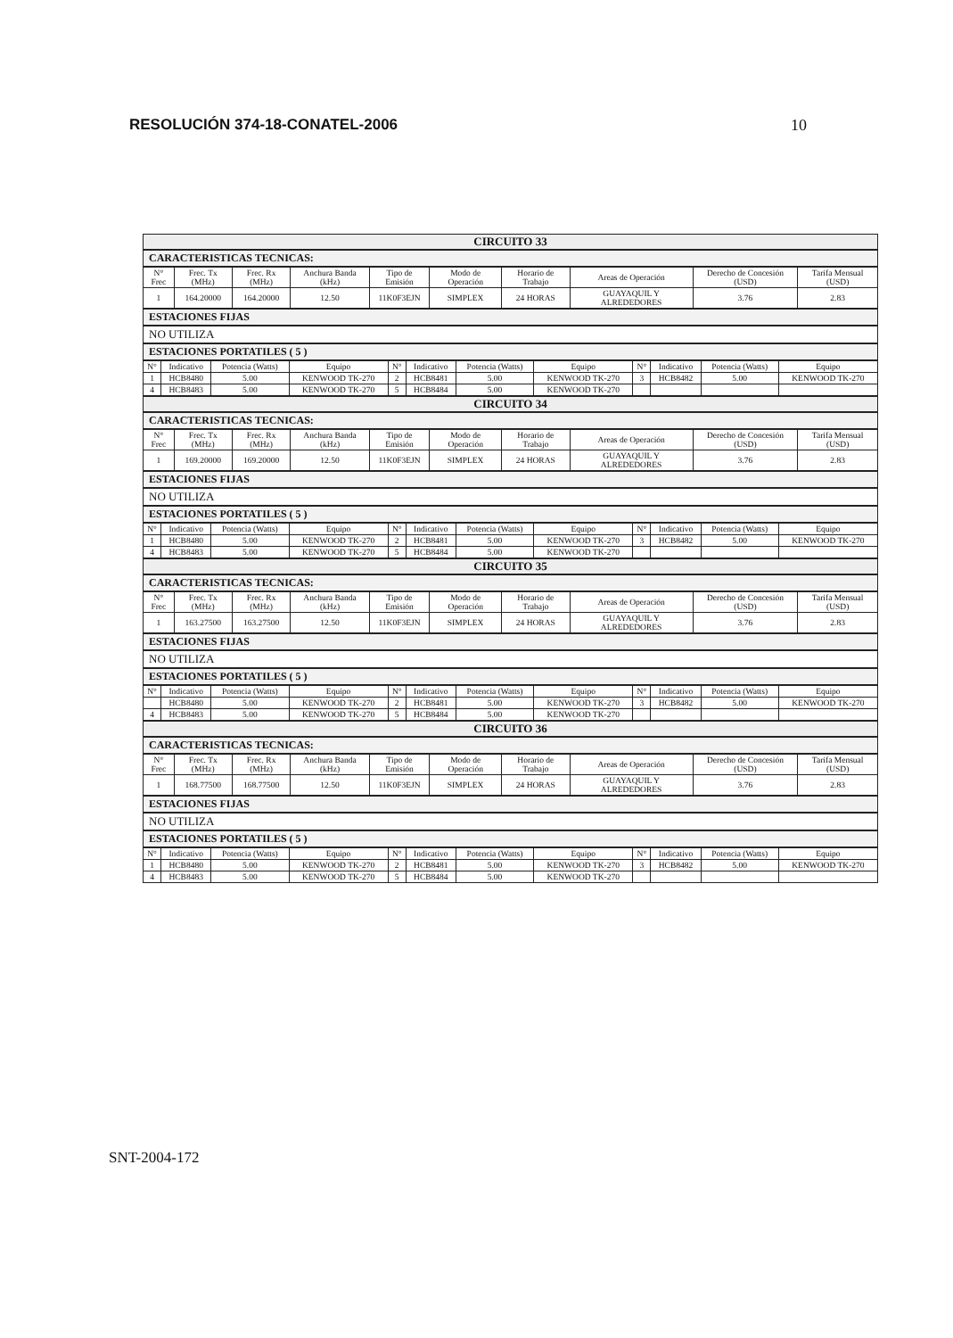RESOLUCIÓN 374-18-CONATEL-2006 10
CIRCUITO 33
CARACTERISTICAS TECNICAS:
| N° Frec | Frec. Tx (MHz) | Frec. Rx (MHz) | Anchura Banda (kHz) | Tipo de Emisión | Modo de Operación | Horario de Trabajo | Areas de Operación | Derecho de Concesión (USD) | Tarifa Mensual (USD) |
| --- | --- | --- | --- | --- | --- | --- | --- | --- | --- |
| 1 | 164.20000 | 164.20000 | 12.50 | 11K0F3EJN | SIMPLEX | 24 HORAS | GUAYAQUIL Y ALREDEDORES | 3.76 | 2.83 |
ESTACIONES FIJAS
NO UTILIZA
ESTACIONES PORTATILES ( 5 )
| N° | Indicativo | Potencia (Watts) | Equipo | N° | Indicativo | Potencia (Watts) | Equipo | N° | Indicativo | Potencia (Watts) | Equipo |
| --- | --- | --- | --- | --- | --- | --- | --- | --- | --- | --- | --- |
| 1 | HCB8480 | 5.00 | KENWOOD TK-270 | 2 | HCB8481 | 5.00 | KENWOOD TK-270 | 3 | HCB8482 | 5.00 | KENWOOD TK-270 |
| 4 | HCB8483 | 5.00 | KENWOOD TK-270 | 5 | HCB8484 | 5.00 | KENWOOD TK-270 | | | | |
CIRCUITO 34
CARACTERISTICAS TECNICAS:
| N° Frec | Frec. Tx (MHz) | Frec. Rx (MHz) | Anchura Banda (kHz) | Tipo de Emisión | Modo de Operación | Horario de Trabajo | Areas de Operación | Derecho de Concesión (USD) | Tarifa Mensual (USD) |
| --- | --- | --- | --- | --- | --- | --- | --- | --- | --- |
| 1 | 169.20000 | 169.20000 | 12.50 | 11K0F3EJN | SIMPLEX | 24 HORAS | GUAYAQUIL Y ALREDEDORES | 3.76 | 2.83 |
ESTACIONES FIJAS
NO UTILIZA
ESTACIONES PORTATILES ( 5 )
| N° | Indicativo | Potencia (Watts) | Equipo | N° | Indicativo | Potencia (Watts) | Equipo | N° | Indicativo | Potencia (Watts) | Equipo |
| --- | --- | --- | --- | --- | --- | --- | --- | --- | --- | --- | --- |
| 1 | HCB8480 | 5.00 | KENWOOD TK-270 | 2 | HCB8481 | 5.00 | KENWOOD TK-270 | 3 | HCB8482 | 5.00 | KENWOOD TK-270 |
| 4 | HCB8483 | 5.00 | KENWOOD TK-270 | 5 | HCB8484 | 5.00 | KENWOOD TK-270 | | | | |
CIRCUITO 35
CARACTERISTICAS TECNICAS:
| N° Frec | Frec. Tx (MHz) | Frec. Rx (MHz) | Anchura Banda (kHz) | Tipo de Emisión | Modo de Operación | Horario de Trabajo | Areas de Operación | Derecho de Concesión (USD) | Tarifa Mensual (USD) |
| --- | --- | --- | --- | --- | --- | --- | --- | --- | --- |
| 1 | 163.27500 | 163.27500 | 12.50 | 11K0F3EJN | SIMPLEX | 24 HORAS | GUAYAQUIL Y ALREDEDORES | 3.76 | 2.83 |
ESTACIONES FIJAS
NO UTILIZA
ESTACIONES PORTATILES ( 5 )
| N° | Indicativo | Potencia (Watts) | Equipo | N° | Indicativo | Potencia (Watts) | Equipo | N° | Indicativo | Potencia (Watts) | Equipo |
| --- | --- | --- | --- | --- | --- | --- | --- | --- | --- | --- | --- |
| | HCB8480 | 5.00 | KENWOOD TK-270 | 2 | HCB8481 | 5.00 | KENWOOD TK-270 | 3 | HCB8482 | 5.00 | KENWOOD TK-270 |
| 4 | HCB8483 | 5.00 | KENWOOD TK-270 | 5 | HCB8484 | 5.00 | KENWOOD TK-270 | | | | |
CIRCUITO 36
CARACTERISTICAS TECNICAS:
| N° Frec | Frec. Tx (MHz) | Frec. Rx (MHz) | Anchura Banda (kHz) | Tipo de Emisión | Modo de Operación | Horario de Trabajo | Areas de Operación | Derecho de Concesión (USD) | Tarifa Mensual (USD) |
| --- | --- | --- | --- | --- | --- | --- | --- | --- | --- |
| 1 | 168.77500 | 168.77500 | 12.50 | 11K0F3EJN | SIMPLEX | 24 HORAS | GUAYAQUIL Y ALREDEDORES | 3.76 | 2.83 |
ESTACIONES FIJAS
NO UTILIZA
ESTACIONES PORTATILES ( 5 )
| N° | Indicativo | Potencia (Watts) | Equipo | N° | Indicativo | Potencia (Watts) | Equipo | N° | Indicativo | Potencia (Watts) | Equipo |
| --- | --- | --- | --- | --- | --- | --- | --- | --- | --- | --- | --- |
| 1 | HCB8480 | 5.00 | KENWOOD TK-270 | 2 | HCB8481 | 5.00 | KENWOOD TK-270 | 3 | HCB8482 | 5.00 | KENWOOD TK-270 |
| 4 | HCB8483 | 5.00 | KENWOOD TK-270 | 5 | HCB8484 | 5.00 | KENWOOD TK-270 | | | | |
SNT-2004-172